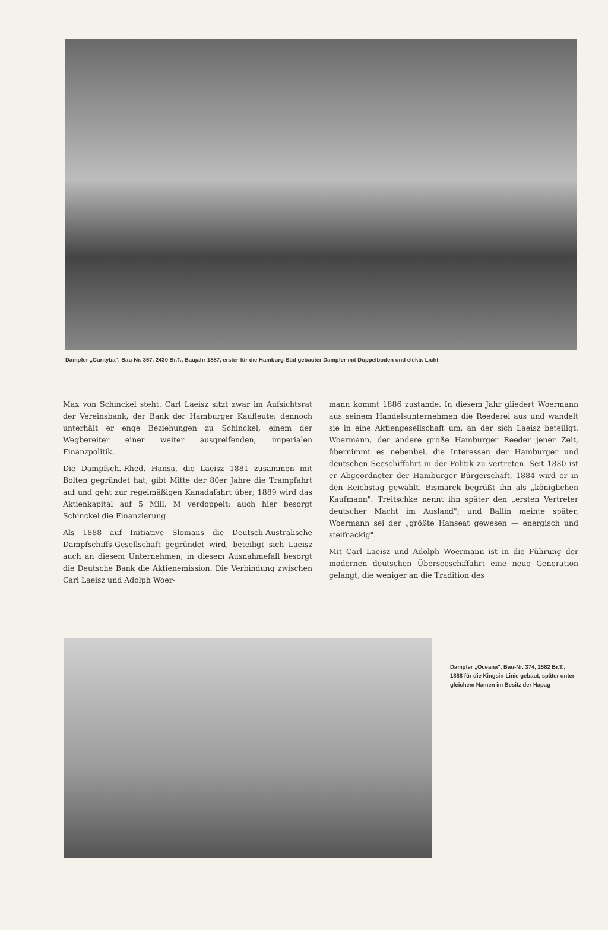Dampfer „Curityba", Bau-Nr. 367, 2430 Br.T., Baujahr 1887, erster für die Hamburg-Süd gebauter Dampfer mit Doppelboden und elektr. Licht
Max von Schinckel steht. Carl Laeisz sitzt zwar im Aufsichtsrat der Vereinsbank, der Bank der Hamburger Kaufleute; dennoch unterhält er enge Beziehungen zu Schinckel, einem der Wegbereiter einer weiter ausgreifenden, imperialen Finanzpolitik.
Die Dampfsch.-Rhed. Hansa, die Laeisz 1881 zusammen mit Bolten gegründet hat, gibt Mitte der 80er Jahre die Trampfahrt auf und geht zur regelmäßigen Kanadafahrt über; 1889 wird das Aktienkapital auf 5 Mill. M verdoppelt; auch hier besorgt Schinckel die Finanzierung.
Als 1888 auf Initiative Slomans die Deutsch-Australische Dampfschiffs-Gesellschaft gegründet wird, beteiligt sich Laeisz auch an diesem Unternehmen, in diesem Ausnahmefall besorgt die Deutsche Bank die Aktienemission. Die Verbindung zwischen Carl Laeisz und Adolph Woer-
mann kommt 1886 zustande. In diesem Jahr gliedert Woermann aus seinem Handelsunternehmen die Reederei aus und wandelt sie in eine Aktiengesellschaft um, an der sich Laeisz beteiligt. Woermann, der andere große Hamburger Reeder jener Zeit, übernimmt es nebenbei, die Interessen der Hamburger und deutschen Seeschiffahrt in der Politik zu vertreten. Seit 1880 ist er Abgeordneter der Hamburger Bürgerschaft, 1884 wird er in den Reichstag gewählt. Bismarck begrüßt ihn als „königlichen Kaufmann". Treitschke nennt ihn später den „ersten Vertreter deutscher Macht im Ausland"; und Ballin meinte später, Woermann sei der „größte Hanseat gewesen — energisch und steifnackig".
Mit Carl Laeisz und Adolph Woermann ist in die Führung der modernen deutschen Überseeschiffahrt eine neue Generation gelangt, die weniger an die Tradition des
Dampfer „Oceana", Bau-Nr. 374, 2582 Br.T., 1888 für die Kingsin-Linie gebaut, später unter gleichem Namen im Besitz der Hapag